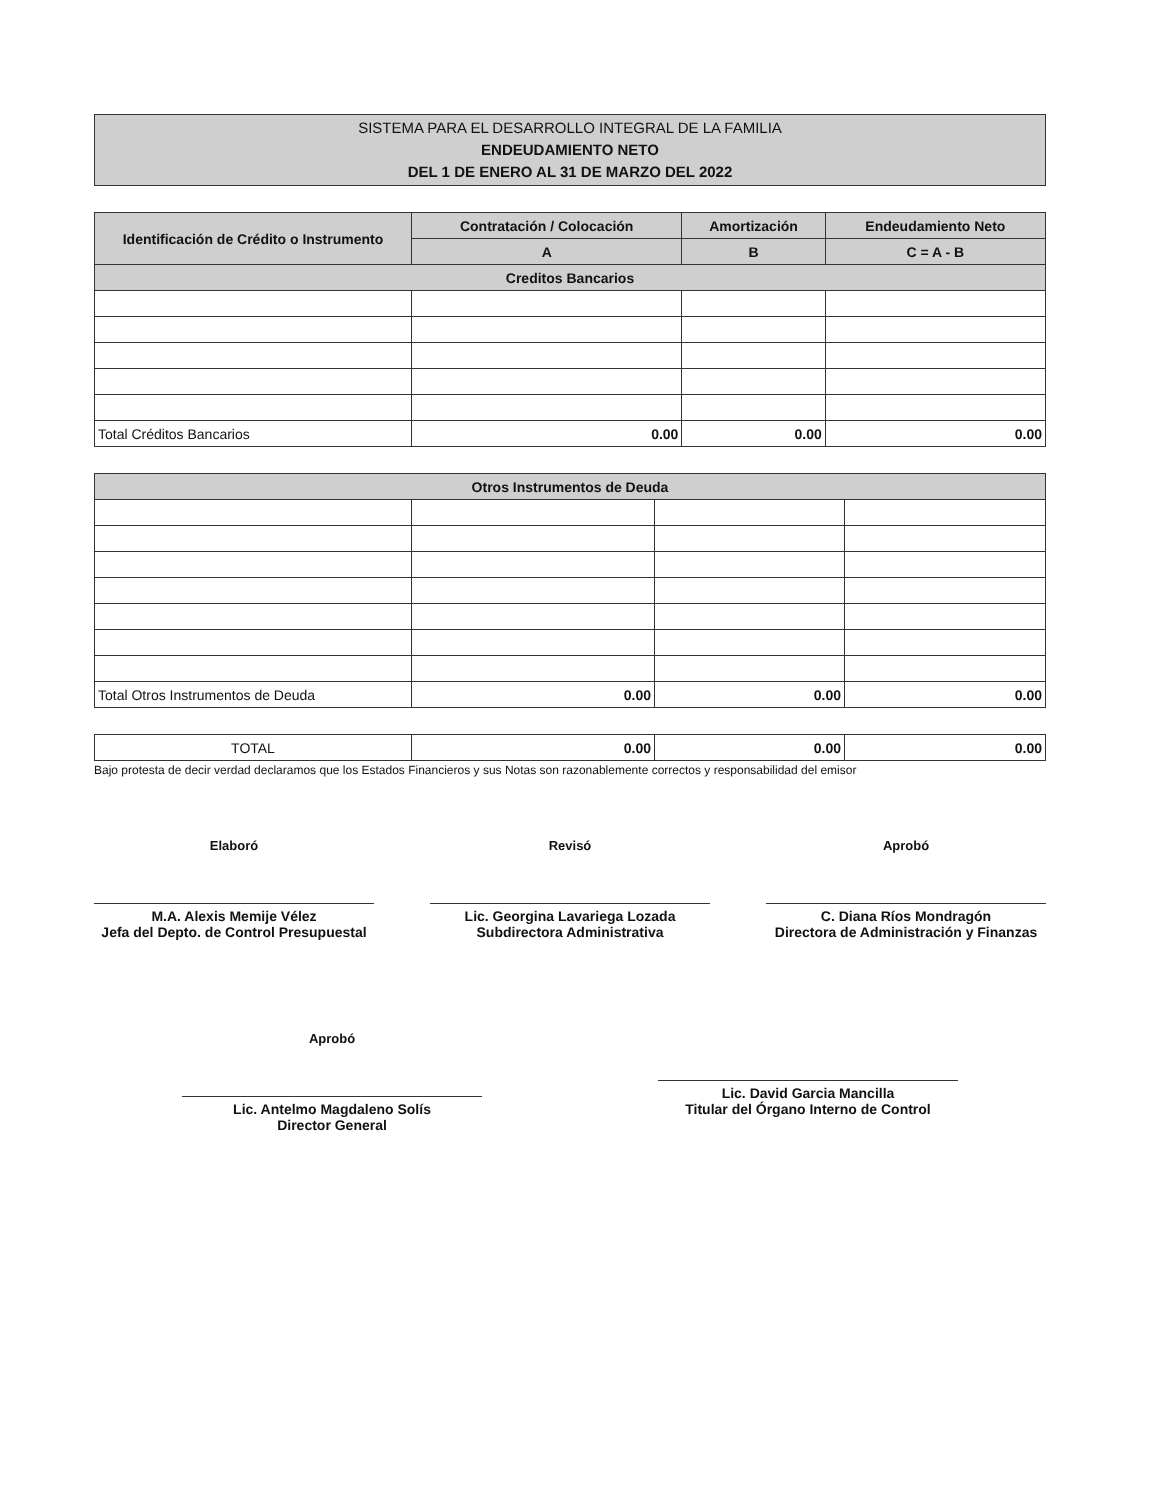SISTEMA PARA EL DESARROLLO INTEGRAL DE LA FAMILIA
ENDEUDAMIENTO NETO
DEL 1 DE ENERO AL 31 DE MARZO DEL 2022
| Identificación de Crédito o Instrumento | Contratación / Colocación | Amortización | Endeudamiento Neto |
| --- | --- | --- | --- |
| | A | B | C = A - B |
| Creditos Bancarios | | | |
| Total Créditos Bancarios | 0.00 | 0.00 | 0.00 |
| Otros Instrumentos de Deuda | | | |
| --- | --- | --- | --- |
| Total Otros Instrumentos de Deuda | 0.00 | 0.00 | 0.00 |
| TOTAL | 0.00 | 0.00 | 0.00 |
Bajo protesta de decir verdad declaramos que los Estados Financieros y sus Notas son razonablemente correctos y responsabilidad del emisor
Elaboró
M.A. Alexis Memije Vélez
Jefa del Depto. de Control Presupuestal
Revisó
Lic. Georgina Lavariega Lozada
Subdirectora Administrativa
Aprobó
C. Diana Ríos Mondragón
Directora de Administración y Finanzas
Aprobó
Lic. Antelmo Magdaleno Solís
Director General
Lic. David Garcia Mancilla
Titular del Órgano Interno de Control